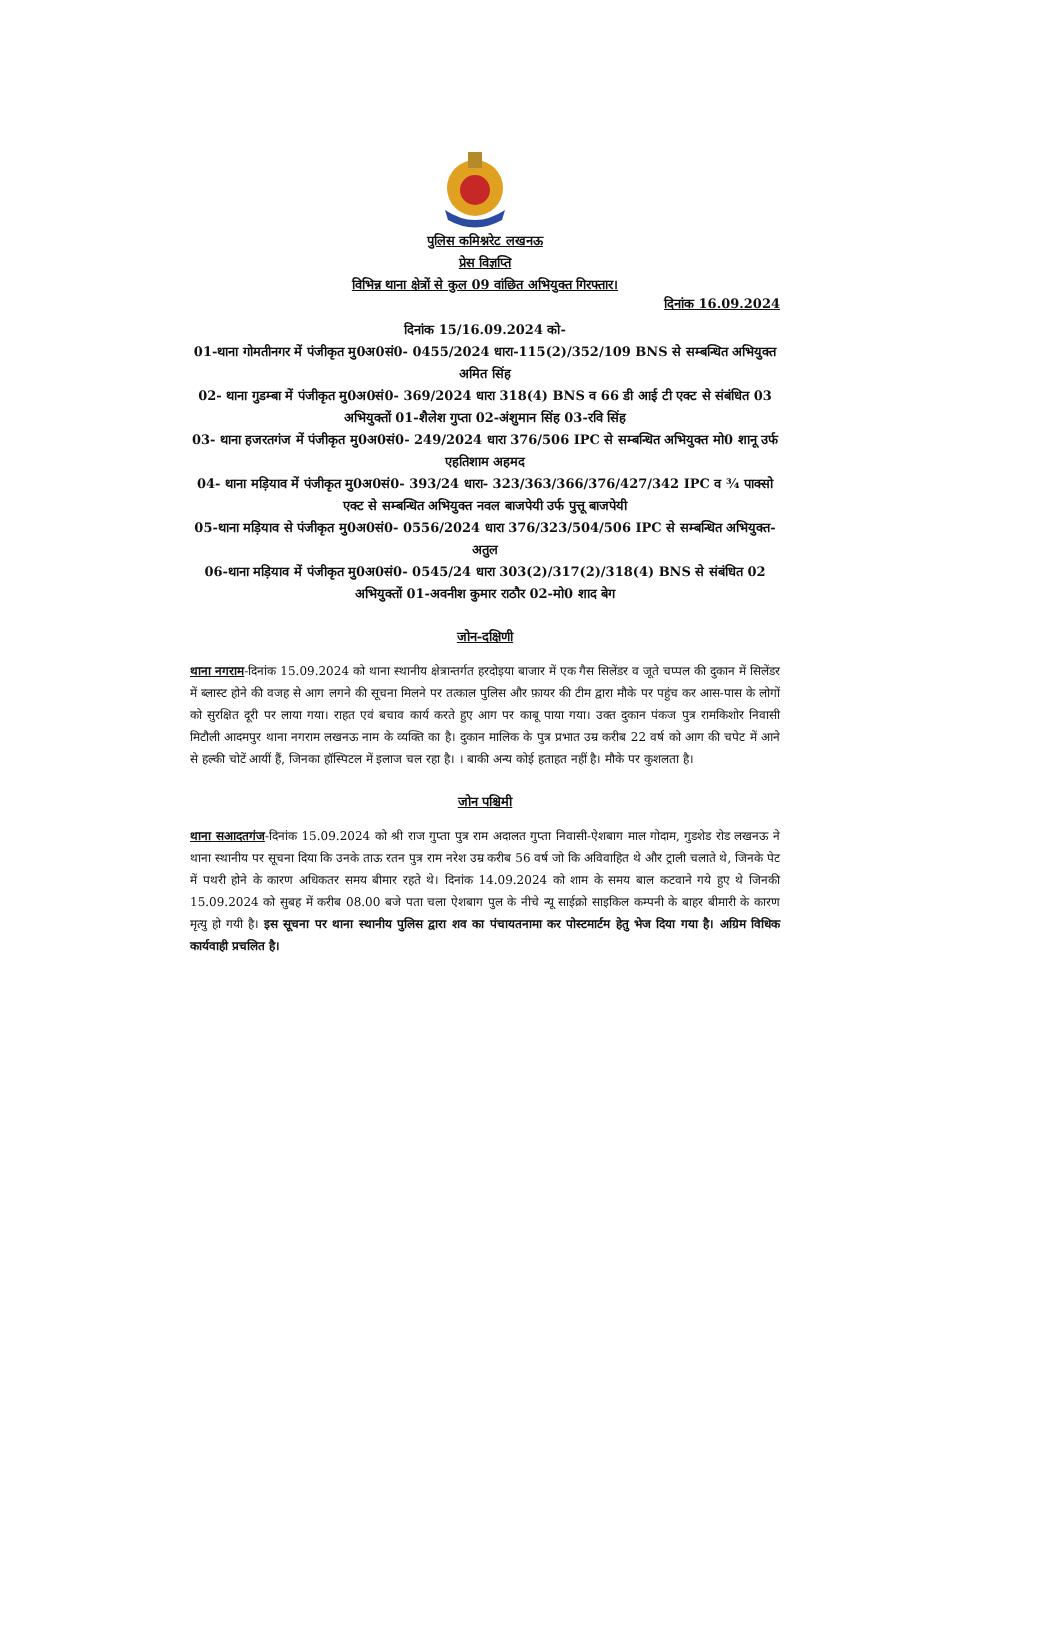पुलिस कमिश्नरेट लखनऊ
प्रेस विज्ञप्ति
विभिन्न थाना क्षेत्रों से कुल 09 वांछित अभियुक्त गिरफ्तार।
दिनांक 16.09.2024
दिनांक 15/16.09.2024 को-
01-थाना गोमतीनगर में पंजीकृत मु0अ0सं0- 0455/2024 धारा-115(2)/352/109 BNS से सम्बन्धित अभियुक्त अमित सिंह
02- थाना गुडम्बा में पंजीकृत मु0अ0सं0- 369/2024 धारा 318(4) BNS व 66 डी आई टी एक्ट से संबंधित 03 अभियुक्तों 01-शैलेश गुप्ता 02-अंशुमान सिंह 03-रवि सिंह
03- थाना हजरतगंज में पंजीकृत मु0अ0सं0- 249/2024 धारा 376/506 IPC से सम्बन्धित अभियुक्त मो0 शानू उर्फ एहतिशाम अहमद
04- थाना मड़ियाव में पंजीकृत मु0अ0सं0- 393/24 धारा- 323/363/366/376/427/342 IPC व ¾ पाक्सो एक्ट से सम्बन्धित अभियुक्त नवल बाजपेयी उर्फ पुत्तू बाजपेयी
05-थाना मड़ियाव से पंजीकृत मु0अ0सं0- 0556/2024 धारा 376/323/504/506 IPC से सम्बन्धित अभियुक्त- अतुल
06-थाना मड़ियाव में पंजीकृत मु0अ0सं0- 0545/24 धारा 303(2)/317(2)/318(4) BNS से संबंधित 02 अभियुक्तों 01-अवनीश कुमार राठौर 02-मो0 शाद बेग
जोन-दक्षिणी
थाना नगराम-दिनांक 15.09.2024 को थाना स्थानीय क्षेत्रान्तर्गत हरदोइया बाजार में एक गैस सिलेंडर व जूते चप्पल की दुकान में सिलेंडर में ब्लास्ट होने की वजह से आग लगने की सूचना मिलने पर तत्काल पुलिस और फ़ायर की टीम द्वारा मौके पर पहुंच कर आस-पास के लोगों को सुरक्षित दूरी पर लाया गया। राहत एवं बचाव कार्य करते हुए आग पर काबू पाया गया। उक्त दुकान पंकज पुत्र रामकिशोर निवासी मिटौली आदमपुर थाना नगराम लखनऊ नाम के व्यक्ति का है। दुकान मालिक के पुत्र प्रभात उम्र करीब 22 वर्ष को आग की चपेट में आने से हल्की चोटें आयीं हैं, जिनका हॉस्पिटल में इलाज चल रहा है। । बाकी अन्य कोई हताहत नहीं है। मौके पर कुशलता है।
जोन पश्चिमी
थाना सआदतगंज-दिनांक 15.09.2024 को श्री राज गुप्ता पुत्र राम अदालत गुप्ता निवासी-ऐशबाग माल गोदाम, गुडशेड रोड लखनऊ ने थाना स्थानीय पर सूचना दिया कि उनके ताऊ रतन पुत्र राम नरेश उम्र करीब 56 वर्ष जो कि अविवाहित थे और ट्राली चलाते थे, जिनके पेट में पथरी होने के कारण अधिकतर समय बीमार रहते थे। दिनांक 14.09.2024 को शाम के समय बाल कटवाने गये हुए थे जिनकी 15.09.2024 को सुबह में करीब 08.00 बजे पता चला ऐशबाग पुल के नीचे न्यू साईक्रो साइकिल कम्पनी के बाहर बीमारी के कारण मृत्यु हो गयी है। इस सूचना पर थाना स्थानीय पुलिस द्वारा शव का पंचायतनामा कर पोस्टमार्टम हेतु भेज दिया गया है। अग्रिम विधिक कार्यवाही प्रचलित है।